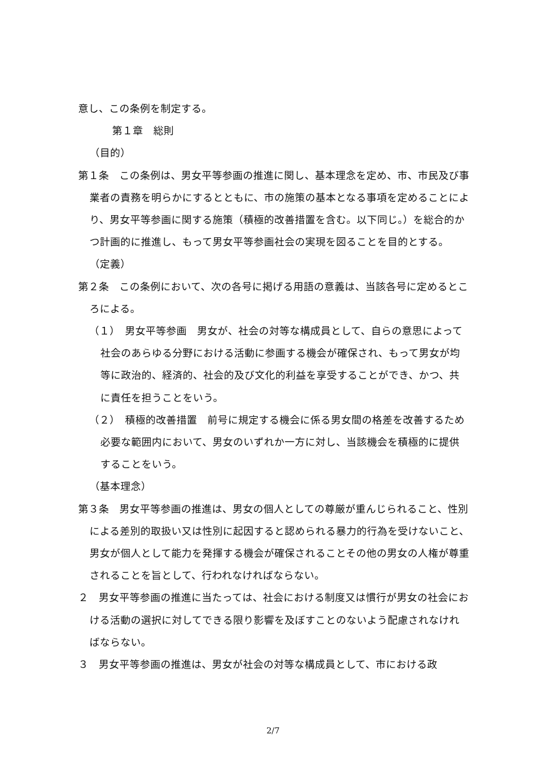意し、この条例を制定する。
第１章　総則
（目的）
第１条　この条例は、男女平等参画の推進に関し、基本理念を定め、市、市民及び事業者の責務を明らかにするとともに、市の施策の基本となる事項を定めることにより、男女平等参画に関する施策（積極的改善措置を含む。以下同じ。）を総合的かつ計画的に推進し、もって男女平等参画社会の実現を図ることを目的とする。
（定義）
第２条　この条例において、次の各号に掲げる用語の意義は、当該各号に定めるところによる。
（１）　男女平等参画　男女が、社会の対等な構成員として、自らの意思によって社会のあらゆる分野における活動に参画する機会が確保され、もって男女が均等に政治的、経済的、社会的及び文化的利益を享受することができ、かつ、共に責任を担うことをいう。
（２）　積極的改善措置　前号に規定する機会に係る男女間の格差を改善するため必要な範囲内において、男女のいずれか一方に対し、当該機会を積極的に提供することをいう。
（基本理念）
第３条　男女平等参画の推進は、男女の個人としての尊厳が重んじられること、性別による差別的取扱い又は性別に起因すると認められる暴力的行為を受けないこと、男女が個人として能力を発揮する機会が確保されることその他の男女の人権が尊重されることを旨として、行われなければならない。
２　男女平等参画の推進に当たっては、社会における制度又は慣行が男女の社会における活動の選択に対してできる限り影響を及ぼすことのないよう配慮されなければならない。
３　男女平等参画の推進は、男女が社会の対等な構成員として、市における政
2/7